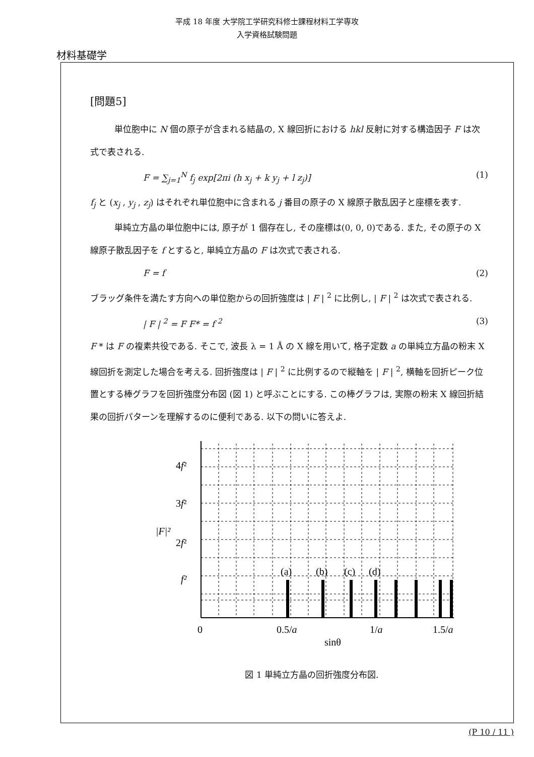平成 18 年度 大学院工学研究科修士課程材料工学専攻
入学資格試験問題
材料基礎学
[問題5]
単位胞中に N 個の原子が含まれる結晶の, X 線回折における hkl 反射に対する構造因子 F は次式で表される.
F = ∑<sub>j=1</sub><sup>N</sup> f<sub>j</sub> exp[2πi (h x<sub>j</sub> + k y<sub>j</sub> + l z<sub>j</sub>)] (1)
f<sub>j</sub> と (x<sub>j</sub> , y<sub>j</sub> , z<sub>j</sub>) はそれぞれ単位胞中に含まれる j 番目の原子の X 線原子散乱因子と座標を表す.
単純立方晶の単位胞中には, 原子が 1 個存在し, その座標は(0, 0, 0)である. また, その原子の X 線原子散乱因子を f とすると, 単純立方晶の F は次式で表される.
F = f (2)
ブラッグ条件を満たす方向への単位胞からの回折強度は | F | <sup>2</sup> に比例し, | F | <sup>2</sup> は次式で表される.
| F | <sup>2</sup> = F F* = f <sup>2</sup> (3)
F * は F の複素共役である. そこで, 波長 λ = 1 Å の X 線を用いて, 格子定数 a の単純立方晶の粉末 X 線回折を測定した場合を考える. 回折強度は | F | <sup>2</sup> に比例するので縦軸を | F | <sup>2</sup>, 横軸を回折ピーク位置とする棒グラフを回折強度分布図 (図 1) と呼ぶことにする. この棒グラフは, 実際の粉末 X 線回折結果の回折パターンを理解するのに便利である. 以下の問いに答えよ.
(a)
(b)
(c)
(d)
4f²
3f²
2f²
f²
|F|²
0
0.5/a
1/a
1.5/a
sinθ
図 1 単純立方晶の回折強度分布図.
(P 10 / 11 )